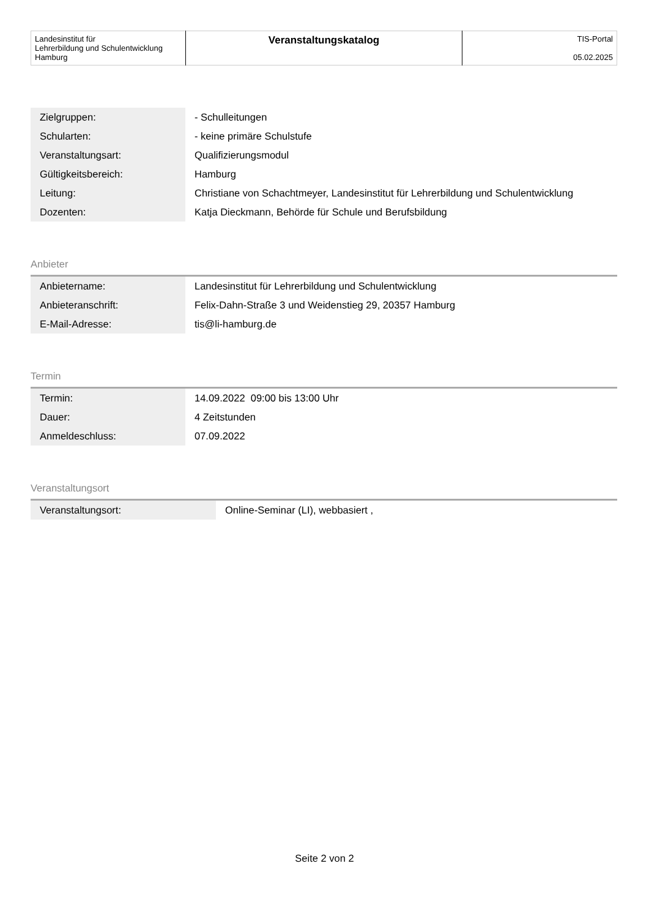| Landesinstitut für Lehrerbildung und Schulentwicklung Hamburg | Veranstaltungskatalog | TIS-Portal 05.02.2025 |
| Zielgruppen: | - Schulleitungen |
| Schularten: | - keine primäre Schulstufe |
| Veranstaltungsart: | Qualifizierungsmodul |
| Gültigkeitsbereich: | Hamburg |
| Leitung: | Christiane von Schachtmeyer, Landesinstitut für Lehrerbildung und Schulentwicklung |
| Dozenten: | Katja Dieckmann, Behörde für Schule und Berufsbildung |
Anbieter
| Anbietername: | Landesinstitut für Lehrerbildung und Schulentwicklung |
| Anbieteranschrift: | Felix-Dahn-Straße 3 und Weidenstieg 29, 20357 Hamburg |
| E-Mail-Adresse: | tis@li-hamburg.de |
Termin
| Termin: | 14.09.2022 09:00 bis 13:00 Uhr |
| Dauer: | 4 Zeitstunden |
| Anmeldeschluss: | 07.09.2022 |
Veranstaltungsort
| Veranstaltungsort: | Online-Seminar (LI), webbasiert , |
Seite 2 von 2